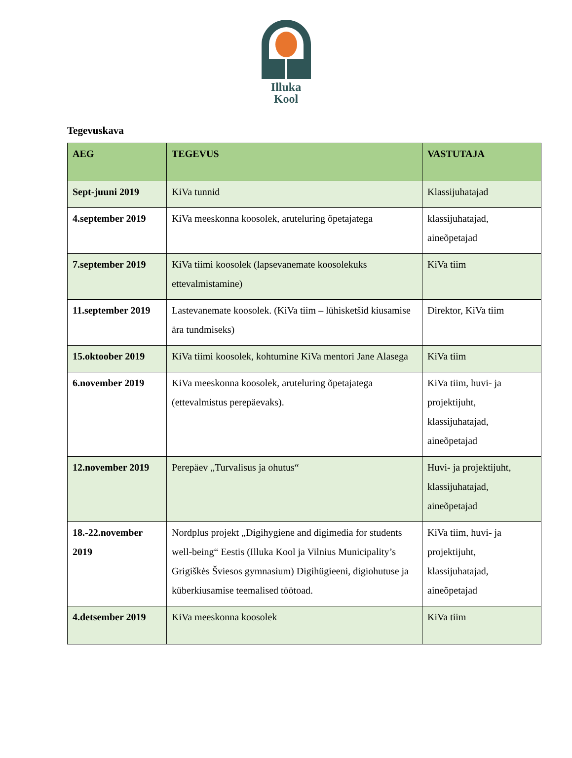Illuka
Kool
Tegevuskava
| AEG | TEGEVUS | VASTUTAJA |
| --- | --- | --- |
| Sept-juuni 2019 | KiVa tunnid | Klassijuhatajad |
| 4.september 2019 | KiVa meeskonna koosolek, aruteluring õpetajatega | klassijuhatajad, aineõpetajad |
| 7.september 2019 | KiVa tiimi koosolek (lapsevanemate koosolekuks ettevalmistamine) | KiVa tiim |
| 11.september 2019 | Lastevanemate koosolek. (KiVa tiim – lühisketšid kiusamise ära tundmiseks) | Direktor, KiVa tiim |
| 15.oktoober 2019 | KiVa tiimi koosolek, kohtumine KiVa mentori Jane Alasega | KiVa tiim |
| 6.november 2019 | KiVa meeskonna koosolek, aruteluring õpetajatega (ettevalmistus perepäevaks). | KiVa tiim, huvi- ja projektijuht, klassijuhatajad, aineõpetajad |
| 12.november 2019 | Perepäev „Turvalisus ja ohutus“ | Huvi- ja projektijuht, klassijuhatajad, aineõpetajad |
| 18.-22.november 2019 | Nordplus projekt „Digihygiene and digimedia for students well-being“ Eestis (Illuka Kool ja Vilnius Municipality’s Grigiškės Šviesos gymnasium) Digihügieeni, digiohutuse ja küberkiusamise teemalised töötoad. | KiVa tiim, huvi- ja projektijuht, klassijuhatajad, aineõpetajad |
| 4.detsember 2019 | KiVa meeskonna koosolek | KiVa tiim |